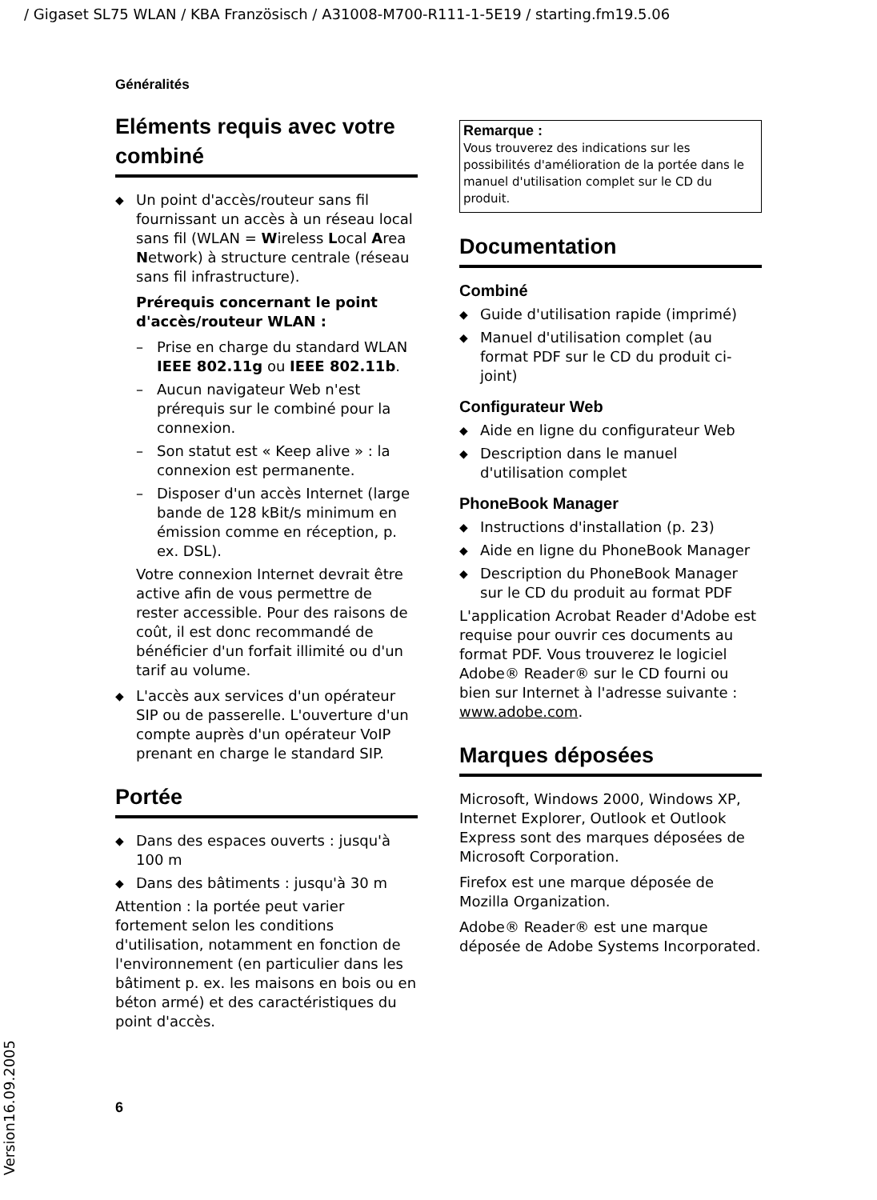/ Gigaset SL75 WLAN / KBA Französisch / A31008-M700-R111-1-5E19 / starting.fm19.5.06
Généralités
Eléments requis avec votre combiné
Un point d'accès/routeur sans fil fournissant un accès à un réseau local sans fil (WLAN = Wireless Local Area Network) à structure centrale (réseau sans fil infrastructure).
Prérequis concernant le point d'accès/routeur WLAN :
Prise en charge du standard WLAN IEEE 802.11g ou IEEE 802.11b.
Aucun navigateur Web n'est prérequis sur le combiné pour la connexion.
Son statut est « Keep alive » : la connexion est permanente.
Disposer d'un accès Internet (large bande de 128 kBit/s minimum en émission comme en réception, p. ex. DSL).
Votre connexion Internet devrait être active afin de vous permettre de rester accessible. Pour des raisons de coût, il est donc recommandé de bénéficier d'un forfait illimité ou d'un tarif au volume.
L'accès aux services d'un opérateur SIP ou de passerelle. L'ouverture d'un compte auprès d'un opérateur VoIP prenant en charge le standard SIP.
Portée
Dans des espaces ouverts : jusqu'à 100 m
Dans des bâtiments : jusqu'à 30 m
Attention : la portée peut varier fortement selon les conditions d'utilisation, notamment en fonction de l'environnement (en particulier dans les bâtiment p. ex. les maisons en bois ou en béton armé) et des caractéristiques du point d'accès.
Remarque :
Vous trouverez des indications sur les possibilités d'amélioration de la portée dans le manuel d'utilisation complet sur le CD du produit.
Documentation
Combiné
Guide d'utilisation rapide (imprimé)
Manuel d'utilisation complet (au format PDF sur le CD du produit ci-joint)
Configurateur Web
Aide en ligne du configurateur Web
Description dans le manuel d'utilisation complet
PhoneBook Manager
Instructions d'installation (p. 23)
Aide en ligne du PhoneBook Manager
Description du PhoneBook Manager sur le CD du produit au format PDF
L'application Acrobat Reader d'Adobe est requise pour ouvrir ces documents au format PDF. Vous trouverez le logiciel Adobe® Reader® sur le CD fourni ou bien sur Internet à l'adresse suivante : www.adobe.com.
Marques déposées
Microsoft, Windows 2000, Windows XP, Internet Explorer, Outlook et Outlook Express sont des marques déposées de Microsoft Corporation.
Firefox est une marque déposée de Mozilla Organization.
Adobe® Reader® est une marque déposée de Adobe Systems Incorporated.
6
Version16.09.2005